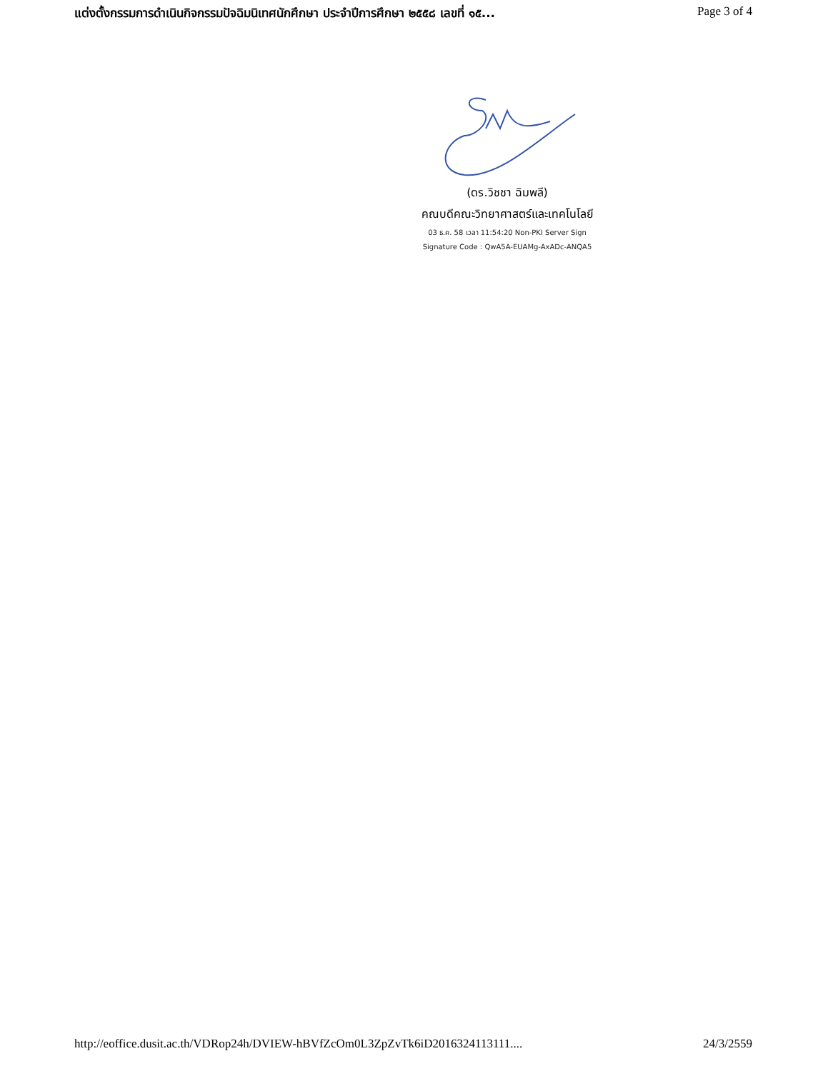แต่งตั้งกรรมการดำเนินกิจกรรมปัจฉิมนิเทศนักศึกษา ประจำปีการศึกษา ๒๕๕๘ เลขที่ ๑๕... Page 3 of 4
(ดร.วิชชา ฉิมพลี)
คณบดีคณะวิทยาศาสตร์และเทคโนโลยี
03 ธ.ค. 58 เวลา 11:54:20 Non-PKI Server Sign
Signature Code : QwA5A-EUAMg-AxADc-ANQA5
http://eoffice.dusit.ac.th/VDRop24h/DVIEW-hBVfZcOm0L3ZpZvTk6iD2016324113111.... 24/3/2559